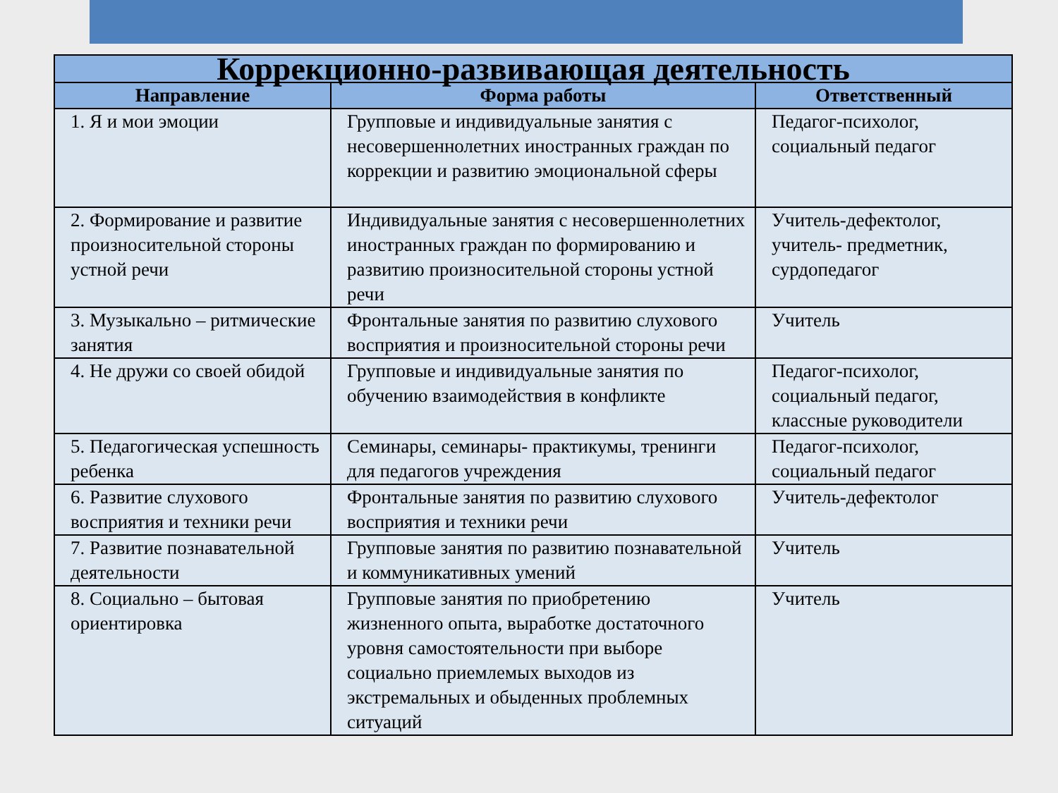| Коррекционно-развивающая деятельность | | |
| --- | --- | --- |
| Направление | Форма работы | Ответственный |
| 1. Я и мои эмоции | Групповые и индивидуальные занятия с несовершеннолетних иностранных граждан по коррекции и развитию эмоциональной сферы | Педагог-психолог, социальный педагог |
| 2. Формирование и развитие произносительной стороны устной речи | Индивидуальные занятия с несовершеннолетних иностранных граждан по формированию и развитию произносительной стороны устной речи | Учитель-дефектолог, учитель- предметник, сурдопедагог |
| 3. Музыкально – ритмические занятия | Фронтальные занятия по развитию слухового восприятия и произносительной стороны речи | Учитель |
| 4. Не дружи со своей обидой | Групповые и индивидуальные занятия по обучению взаимодействия в конфликте | Педагог-психолог, социальный педагог, классные руководители |
| 5. Педагогическая успешность ребенка | Семинары, семинары- практикумы, тренинги для педагогов учреждения | Педагог-психолог, социальный педагог |
| 6. Развитие слухового восприятия и техники речи | Фронтальные занятия по развитию слухового восприятия и техники речи | Учитель-дефектолог |
| 7. Развитие познавательной деятельности | Групповые занятия по развитию познавательной и коммуникативных умений | Учитель |
| 8. Социально – бытовая ориентировка | Групповые занятия по приобретению жизненного опыта, выработке достаточного уровня самостоятельности при выборе социально приемлемых выходов из экстремальных и обыденных проблемных ситуаций | Учитель |